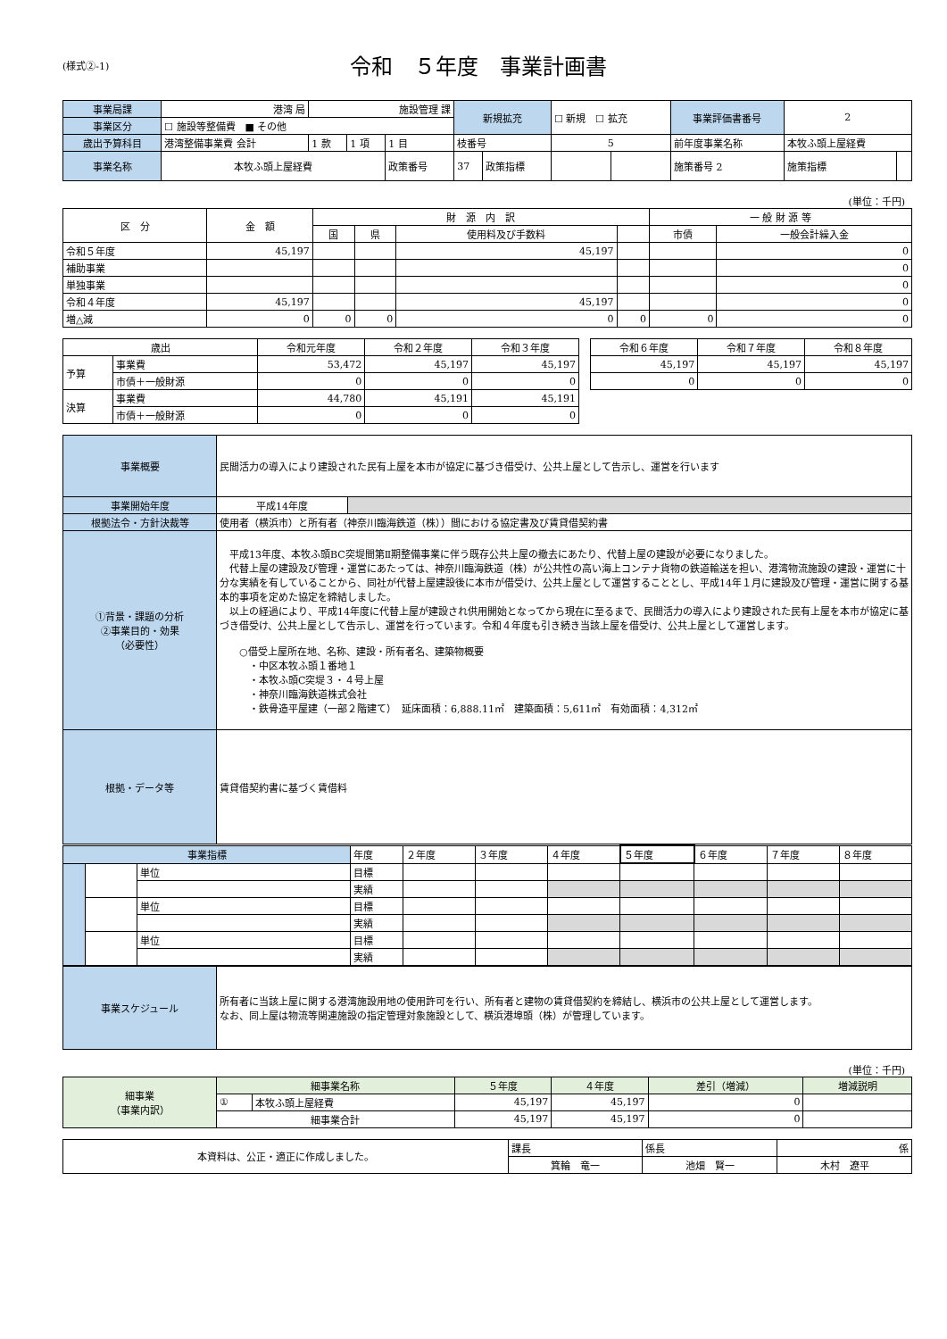(様式②-1)
令和　５年度　事業計画書
| 事業局課 | 港湾 局 | 施設管理 課 | | | 新規拡充 | | ☐ 新規 ☐ 拡充 | | 事業評価書番号 | 2 | |
| 事業区分 | ☐ 施設等整備費 ■ その他 | | | | | | | | | | |
| 歳出予算科目 | 港湾整備事業費 会計 | 1 款 | 1 項 | 1 目 | 枝番号 | | 5 | | 前年度事業名称 | 本牧ふ頭上屋経費 | |
| 事業名称 | 本牧ふ頭上屋経費 | | | 政策番号 | 37 | 政策指標 | | | 施策番号 2 | 施策指標 | |
(単位：千円)
| 区 分 | 金 額 | 財 源 内 訳 | | | | 一 般 財 源 等 | |
| --- | --- | --- | --- | --- | --- | --- | --- |
| | | 国 | 県 | 使用料及び手数料 | | 市債 | 一般会計繰入金 |
| 令和５年度 | 45,197 | | | 45,197 | | | 0 |
| 補助事業 | | | | | | | 0 |
| 単独事業 | | | | | | | 0 |
| 令和４年度 | 45,197 | | | 45,197 | | | 0 |
| 増△減 | 0 | 0 | 0 | 0 | 0 | 0 | 0 |
| 歳出 | | 令和元年度 | 令和２年度 | 令和３年度 | | 令和６年度 | 令和７年度 | 令和８年度 |
| --- | --- | --- | --- | --- | --- | --- | --- | --- |
| 予算 | 事業費 | 53,472 | 45,197 | 45,197 | | 45,197 | 45,197 | 45,197 |
| | 市債＋一般財源 | 0 | 0 | 0 | | 0 | 0 | 0 |
| 決算 | 事業費 | 44,780 | 45,191 | 45,191 | | | | |
| | 市債＋一般財源 | 0 | 0 | 0 | | | | |
| 事業概要 | 民間活力の導入により建設された民有上屋を本市が協定に基づき借受け、公共上屋として告示し、運営を行います | |
| 事業開始年度 | 平成14年度 | |
| 根拠法令・方針決裁等 | 使用者（横浜市）と所有者（神奈川臨海鉄道（株））間における協定書及び賃貸借契約書 | |
| ①背景・課題の分析 ②事業目的・効果 （必要性） | 平成13年度、本牧ふ頭BC突堤間第Ⅱ期整備事業に伴う既存公共上屋の撤去にあたり、代替上屋の建設が必要になりました。 代替上屋の建設及び管理・運営にあたっては、神奈川臨海鉄道（株）が公共性の高い海上コンテナ貨物の鉄道輸送を担い、港湾物流施設の建設・運営に十分な実績を有していることから、同社が代替上屋建設後に本市が借受け、公共上屋として運営することとし、平成14年１月に建設及び管理・運営に関する基本的事項を定めた協定を締結しました。 以上の経過により、平成14年度に代替上屋が建設され供用開始となってから現在に至るまで、民間活力の導入により建設された民有上屋を本市が協定に基づき借受け、公共上屋として告示し、運営を行っています。令和４年度も引き続き当該上屋を借受け、公共上屋として運営します。 ○借受上屋所在地、名称、建設・所有者名、建築物概要 ・中区本牧ふ頭１番地１ ・本牧ふ頭C突堤３・４号上屋 ・神奈川臨海鉄道株式会社 ・鉄骨造平屋建（一部２階建て） 延床面積：6,888.11㎡ 建築面積：5,611㎡ 有効面積：4,312㎡ | |
| 根拠・データ等 | 賃貸借契約書に基づく賃借料 | |
| 事業指標 | | | 年度 | ２年度 | ３年度 | ４年度 | ５年度 | ６年度 | ７年度 | ８年度 |
| | | 単位 | 目標 | | | | | | | |
| | | | 実績 | | | | | | | |
| | | 単位 | 目標 | | | | | | | |
| | | | 実績 | | | | | | | |
| | | 単位 | 目標 | | | | | | | |
| | | | 実績 | | | | | | | |
| 事業スケジュール | 所有者に当該上屋に関する港湾施設用地の使用許可を行い、所有者と建物の賃貸借契約を締結し、横浜市の公共上屋として運営します。 なお、同上屋は物流等関連施設の指定管理対象施設として、横浜港埠頭（株）が管理しています。 |
(単位：千円)
| 細事業 （事業内訳） | 細事業名称 | | ５年度 | ４年度 | 差引（増減） | 増減説明 |
| | ① | 本牧ふ頭上屋経費 | 45,197 | 45,197 | 0 | |
| | 細事業合計 | | 45,197 | 45,197 | 0 | |
| 本資料は、公正・適正に作成しました。 | 課長 | 係長 | 係 |
| | 箕輪 竜一 | 池畑 賢一 | 木村 遼平 |